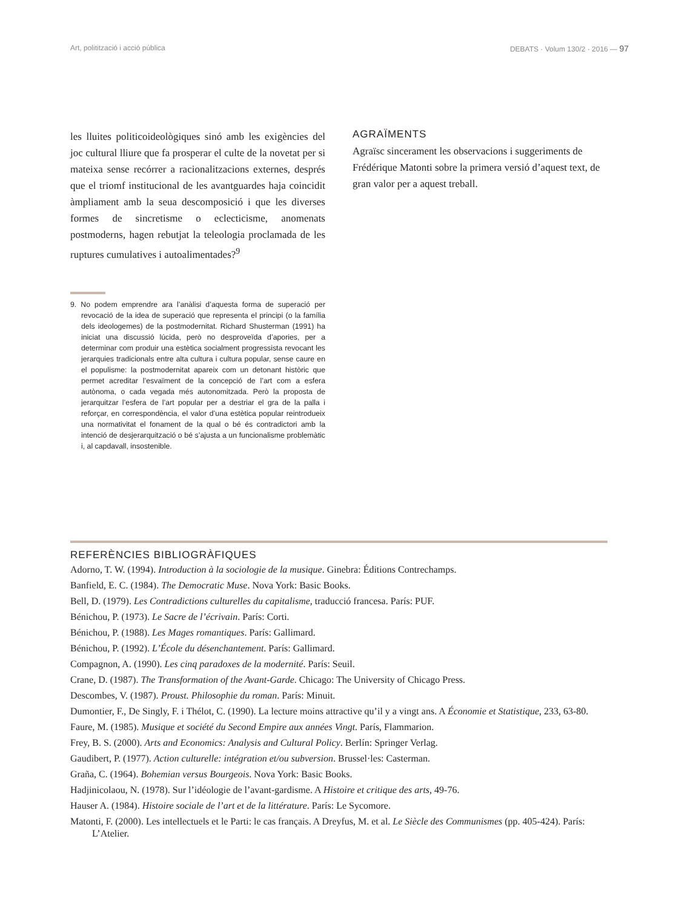Art, politització i acció pública DEBATS · Volum 130/2 · 2016 — 97
les lluites politicoideològiques sinó amb les exigències del joc cultural lliure que fa prosperar el culte de la novetat per si mateixa sense recórrer a racionalitzacions externes, després que el triomf institucional de les avantguardes haja coincidit àmpliament amb la seua descomposició i que les diverses formes de sincretisme o eclecticisme, anomenats postmoderns, hagen rebutjat la teleologia proclamada de les ruptures cumulatives i autoalimentades?<sup>9</sup>
9. No podem emprendre ara l’anàlisi d’aquesta forma de superació per revocació de la idea de superació que representa el principi (o la família dels ideologemes) de la postmodernitat. Richard Shusterman (1991) ha iniciat una discussió lúcida, però no desproveïda d’apories, per a determinar com produir una estètica socialment progressista revocant les jerarquies tradicionals entre alta cultura i cultura popular, sense caure en el populisme: la postmodernitat apareix com un detonant històric que permet acreditar l’esvaïment de la concepció de l’art com a esfera autònoma, o cada vegada més autonomitzada. Però la proposta de jerarquitzar l’esfera de l’art popular per a destriar el gra de la palla i reforçar, en correspondència, el valor d’una estètica popular reintrodueix una normativitat el fonament de la qual o bé és contradictori amb la intenció de desjerarquització o bé s’ajusta a un funcionalisme problemàtic i, al capdavall, insostenible.
AGRAÏMENTS
Agraïsc sincerament les observacions i suggeriments de Frédérique Matonti sobre la primera versió d’aquest text, de gran valor per a aquest treball.
REFERÈNCIES BIBLIOGRÀFIQUES
Adorno, T. W. (1994). Introduction à la sociologie de la musique. Ginebra: Éditions Contrechamps.
Banfield, E. C. (1984). The Democratic Muse. Nova York: Basic Books.
Bell, D. (1979). Les Contradictions culturelles du capitalisme, traducció francesa. París: PUF.
Bénichou, P. (1973). Le Sacre de l’écrivain. París: Corti.
Bénichou, P. (1988). Les Mages romantiques. París: Gallimard.
Bénichou, P. (1992). L’École du désenchantement. París: Gallimard.
Compagnon, A. (1990). Les cinq paradoxes de la modernité. París: Seuil.
Crane, D. (1987). The Transformation of the Avant-Garde. Chicago: The University of Chicago Press.
Descombes, V. (1987). Proust. Philosophie du roman. París: Minuit.
Dumontier, F., De Singly, F. i Thélot, C. (1990). La lecture moins attractive qu’il y a vingt ans. A Économie et Statistique, 233, 63-80.
Faure, M. (1985). Musique et société du Second Empire aux années Vingt. París, Flammarion.
Frey, B. S. (2000). Arts and Economics: Analysis and Cultural Policy. Berlín: Springer Verlag.
Gaudibert, P. (1977). Action culturelle: intégration et/ou subversion. Brussel·les: Casterman.
Graña, C. (1964). Bohemian versus Bourgeois. Nova York: Basic Books.
Hadjinicolaou, N. (1978). Sur l’idéologie de l’avant-gardisme. A Histoire et critique des arts, 49-76.
Hauser A. (1984). Histoire sociale de l’art et de la littérature. París: Le Sycomore.
Matonti, F. (2000). Les intellectuels et le Parti: le cas français. A Dreyfus, M. et al. Le Siècle des Communismes (pp. 405-424). París: L’Atelier.